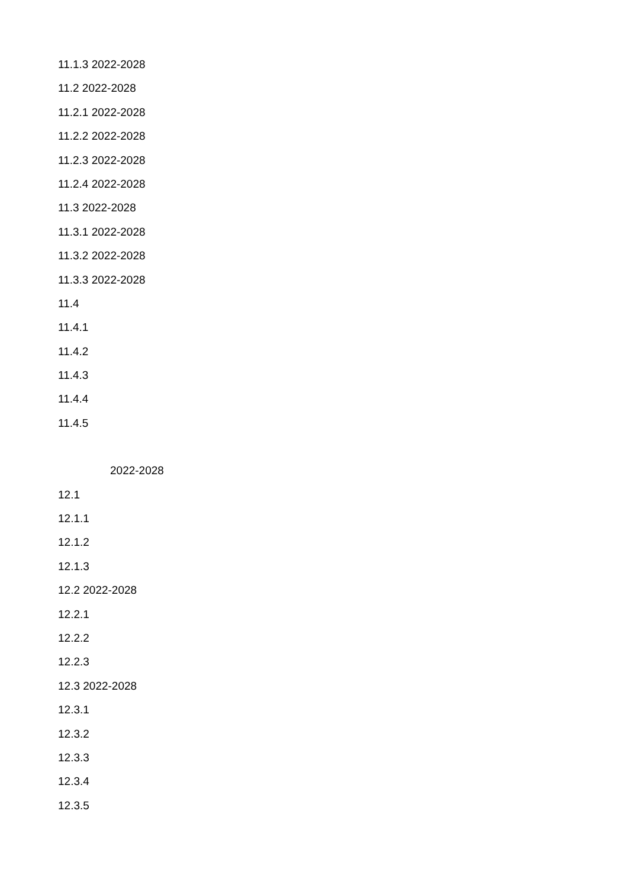11.1.3 2022-2028
11.2 2022-2028
11.2.1 2022-2028
11.2.2 2022-2028
11.2.3 2022-2028
11.2.4 2022-2028
11.3 2022-2028
11.3.1 2022-2028
11.3.2 2022-2028
11.3.3 2022-2028
11.4
11.4.1
11.4.2
11.4.3
11.4.4
11.4.5
2022-2028
12.1
12.1.1
12.1.2
12.1.3
12.2 2022-2028
12.2.1
12.2.2
12.2.3
12.3 2022-2028
12.3.1
12.3.2
12.3.3
12.3.4
12.3.5